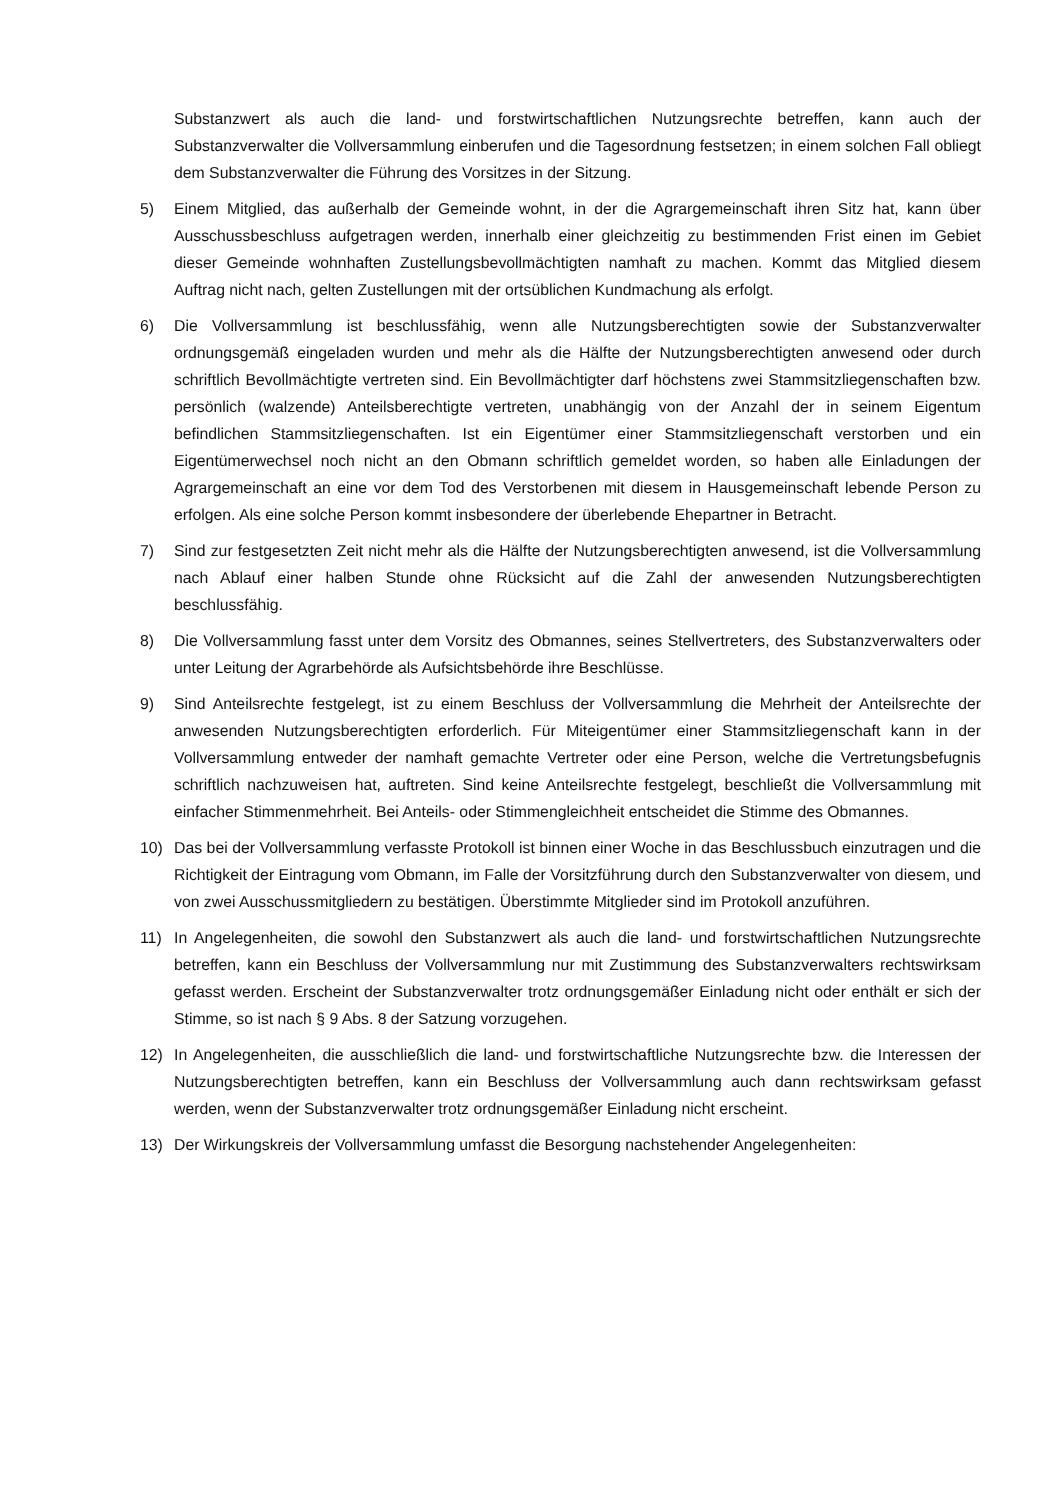Substanzwert als auch die land- und forstwirtschaftlichen Nutzungsrechte betreffen, kann auch der Substanzverwalter die Vollversammlung einberufen und die Tagesordnung festsetzen; in einem solchen Fall obliegt dem Substanzverwalter die Führung des Vorsitzes in der Sitzung.
5) Einem Mitglied, das außerhalb der Gemeinde wohnt, in der die Agrargemeinschaft ihren Sitz hat, kann über Ausschussbeschluss aufgetragen werden, innerhalb einer gleichzeitig zu bestimmenden Frist einen im Gebiet dieser Gemeinde wohnhaften Zustellungsbevollmächtigten namhaft zu machen. Kommt das Mitglied diesem Auftrag nicht nach, gelten Zustellungen mit der ortsüblichen Kundmachung als erfolgt.
6) Die Vollversammlung ist beschlussfähig, wenn alle Nutzungsberechtigten sowie der Substanzverwalter ordnungsgemäß eingeladen wurden und mehr als die Hälfte der Nutzungsberechtigten anwesend oder durch schriftlich Bevollmächtigte vertreten sind. Ein Bevollmächtigter darf höchstens zwei Stammsitzliegenschaften bzw. persönlich (walzende) Anteilsberechtigte vertreten, unabhängig von der Anzahl der in seinem Eigentum befindlichen Stammsitzliegenschaften. Ist ein Eigentümer einer Stammsitzliegenschaft verstorben und ein Eigentümerwechsel noch nicht an den Obmann schriftlich gemeldet worden, so haben alle Einladungen der Agrargemeinschaft an eine vor dem Tod des Verstorbenen mit diesem in Hausgemeinschaft lebende Person zu erfolgen. Als eine solche Person kommt insbesondere der überlebende Ehepartner in Betracht.
7) Sind zur festgesetzten Zeit nicht mehr als die Hälfte der Nutzungsberechtigten anwesend, ist die Vollversammlung nach Ablauf einer halben Stunde ohne Rücksicht auf die Zahl der anwesenden Nutzungsberechtigten beschlussfähig.
8) Die Vollversammlung fasst unter dem Vorsitz des Obmannes, seines Stellvertreters, des Substanzverwalters oder unter Leitung der Agrarbehörde als Aufsichtsbehörde ihre Beschlüsse.
9) Sind Anteilsrechte festgelegt, ist zu einem Beschluss der Vollversammlung die Mehrheit der Anteilsrechte der anwesenden Nutzungsberechtigten erforderlich. Für Miteigentümer einer Stammsitzliegenschaft kann in der Vollversammlung entweder der namhaft gemachte Vertreter oder eine Person, welche die Vertretungsbefugnis schriftlich nachzuweisen hat, auftreten. Sind keine Anteilsrechte festgelegt, beschließt die Vollversammlung mit einfacher Stimmenmehrheit. Bei Anteils- oder Stimmengleichheit entscheidet die Stimme des Obmannes.
10) Das bei der Vollversammlung verfasste Protokoll ist binnen einer Woche in das Beschlussbuch einzutragen und die Richtigkeit der Eintragung vom Obmann, im Falle der Vorsitzführung durch den Substanzverwalter von diesem, und von zwei Ausschussmitgliedern zu bestätigen. Überstimmte Mitglieder sind im Protokoll anzuführen.
11) In Angelegenheiten, die sowohl den Substanzwert als auch die land- und forstwirtschaftlichen Nutzungsrechte betreffen, kann ein Beschluss der Vollversammlung nur mit Zustimmung des Substanzverwalters rechtswirksam gefasst werden. Erscheint der Substanzverwalter trotz ordnungsgemäßer Einladung nicht oder enthält er sich der Stimme, so ist nach § 9 Abs. 8 der Satzung vorzugehen.
12) In Angelegenheiten, die ausschließlich die land- und forstwirtschaftliche Nutzungsrechte bzw. die Interessen der Nutzungsberechtigten betreffen, kann ein Beschluss der Vollversammlung auch dann rechtswirksam gefasst werden, wenn der Substanzverwalter trotz ordnungsgemäßer Einladung nicht erscheint.
13) Der Wirkungskreis der Vollversammlung umfasst die Besorgung nachstehender Angelegenheiten: